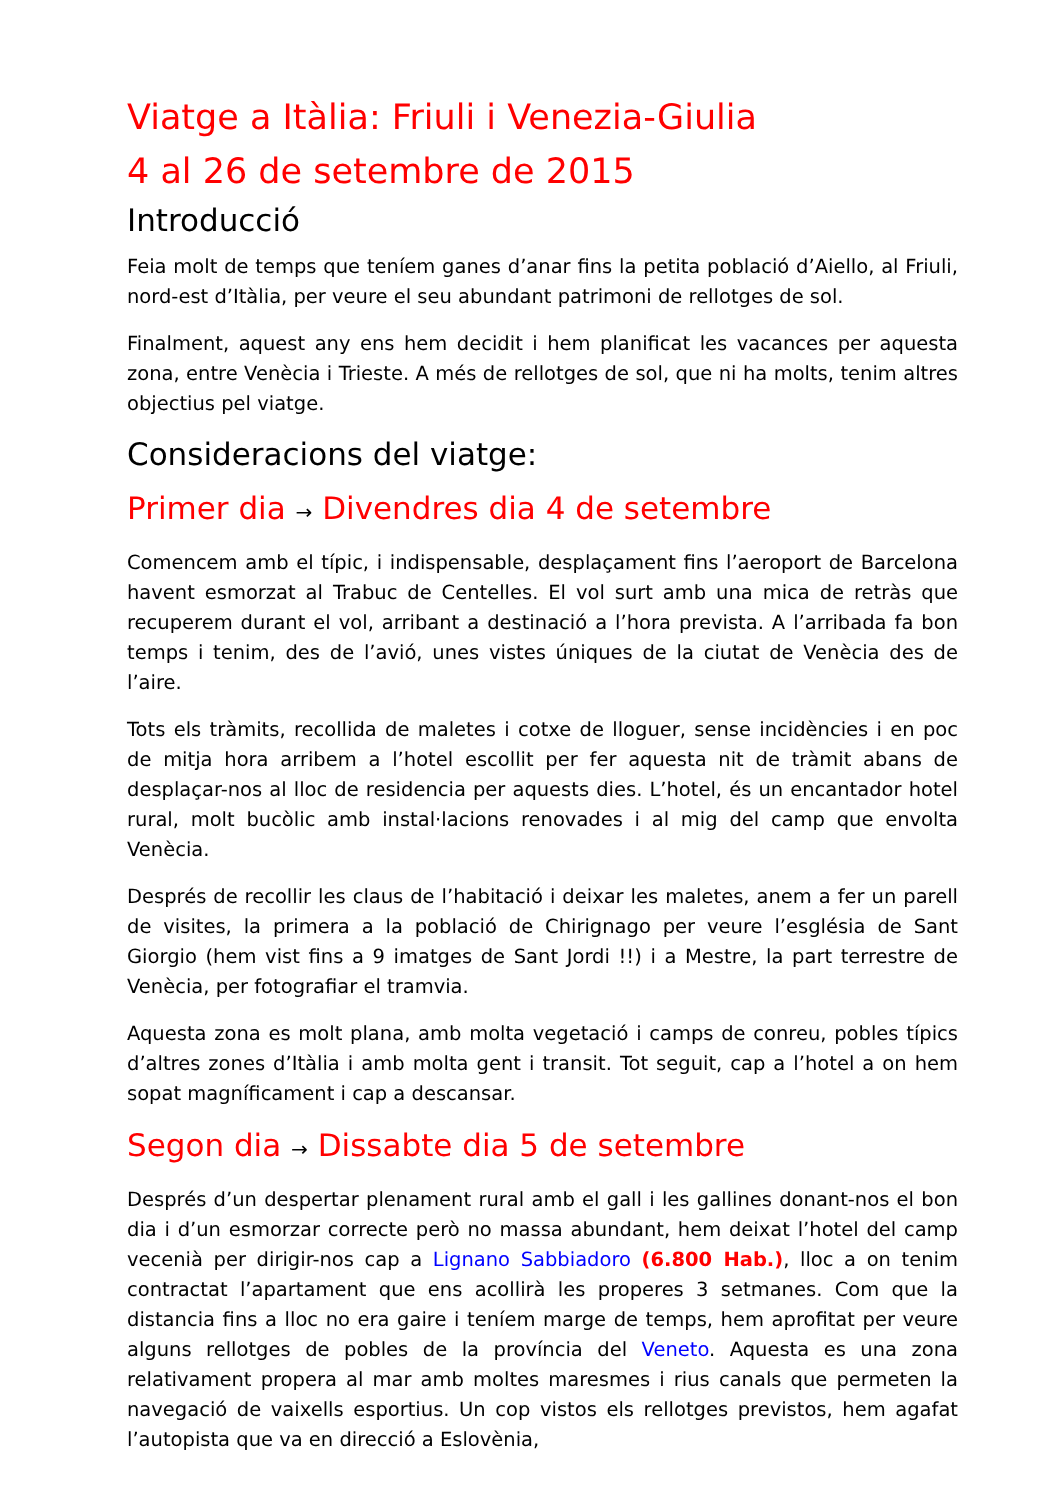Viatge a Itàlia: Friuli i Venezia-Giulia
4 al 26 de setembre de 2015
Introducció
Feia molt de temps que teníem ganes d’anar fins la petita població d’Aiello, al Friuli, nord-est d’Itàlia, per veure el seu abundant patrimoni de rellotges de sol.
Finalment, aquest any ens hem decidit i hem planificat les vacances per aquesta zona, entre Venècia i Trieste. A més de rellotges de sol, que ni ha molts, tenim altres objectius pel viatge.
Consideracions del viatge:
Primer dia → Divendres dia 4 de setembre
Comencem amb el típic, i indispensable, desplaçament fins l’aeroport de Barcelona havent esmorzat al Trabuc de Centelles. El vol surt amb una mica de retràs que recuperem durant el vol, arribant a destinació a l’hora prevista. A l’arribada fa bon temps i tenim, des de l’avió, unes vistes úniques de la ciutat de Venècia des de l’aire.
Tots els tràmits, recollida de maletes i cotxe de lloguer, sense incidències i en poc de mitja hora arribem a l’hotel escollit per fer aquesta nit de tràmit abans de desplaçar-nos al lloc de residencia per aquests dies. L’hotel, és un encantador hotel rural, molt bucòlic amb instal·lacions renovades i al mig del camp que envolta Venècia.
Després de recollir les claus de l’habitació i deixar les maletes, anem a fer un parell de visites, la primera a la població de Chirignago per veure l’església de Sant Giorgio (hem vist fins a 9 imatges de Sant Jordi !!) i a Mestre, la part terrestre de Venècia, per fotografiar el tramvia.
Aquesta zona es molt plana, amb molta vegetació i camps de conreu, pobles típics d’altres zones d’Itàlia i amb molta gent i transit. Tot seguit, cap a l’hotel a on hem sopat magníficament i cap a descansar.
Segon dia → Dissabte dia 5 de setembre
Després d’un despertar plenament rural amb el gall i les gallines donant-nos el bon dia i d’un esmorzar correcte però no massa abundant, hem deixat l’hotel del camp vecenià per dirigir-nos cap a Lignano Sabbiadoro (6.800 Hab.), lloc a on tenim contractat l’apartament que ens acollirà les properes 3 setmanes. Com que la distancia fins a lloc no era gaire i teníem marge de temps, hem aprofitat per veure alguns rellotges de pobles de la província del Veneto. Aquesta es una zona relativament propera al mar amb moltes maresmes i rius canals que permeten la navegació de vaixells esportius. Un cop vistos els rellotges previstos, hem agafat l’autopista que va en direcció a Eslovènia,